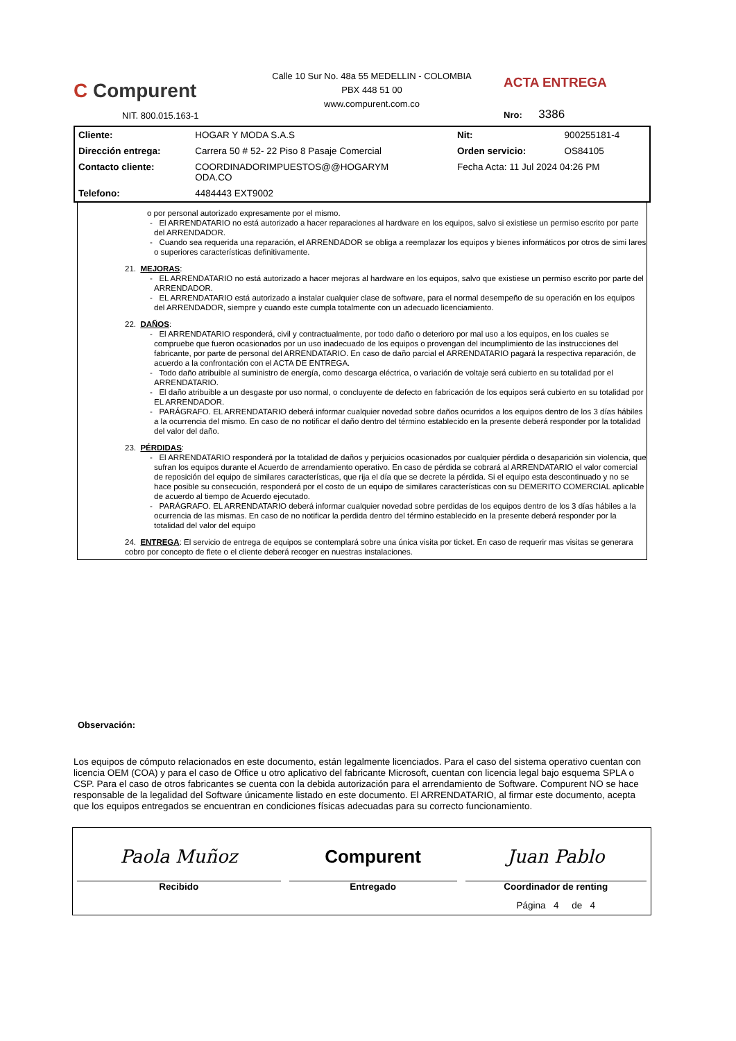C Compurent
NIT. 800.015.163-1
Calle 10 Sur No. 48a 55 MEDELLIN - COLOMBIA
PBX 448 51 00
www.compurent.com.co
ACTA ENTREGA
Nro: 3386
| Cliente: | HOGAR Y MODA S.A.S | Nit: | 900255181-4 |
| Dirección entrega: | Carrera 50 # 52- 22 Piso 8 Pasaje Comercial | Orden servicio: | OS84105 |
| Contacto cliente: | COORDINADORIMPUESTOS@@HOGARYM ODA.CO | Fecha Acta: 11 Jul 2024 04:26 PM | |
| Telefono: | 4484443 EXT9002 | | |
o por personal autorizado expresamente por el mismo.
- El ARRENDATARIO no está autorizado a hacer reparaciones al hardware en los equipos, salvo si existiese un permiso escrito por parte del ARRENDADOR.
- Cuando sea requerida una reparación, el ARRENDADOR se obliga a reemplazar los equipos y bienes informáticos por otros de simi lares o superiores características definitivamente.
21. MEJORAS:
- EL ARRENDATARIO no está autorizado a hacer mejoras al hardware en los equipos, salvo que existiese un permiso escrito por parte del ARRENDADOR.
- EL ARRENDATARIO está autorizado a instalar cualquier clase de software, para el normal desempeño de su operación en los equipos del ARRENDADOR, siempre y cuando este cumpla totalmente con un adecuado licenciamiento.
22. DAÑOS:
- El ARRENDATARIO responderá, civil y contractualmente, por todo daño o deterioro por mal uso a los equipos, en los cuales se compruebe que fueron ocasionados por un uso inadecuado de los equipos o provengan del incumplimiento de las instrucciones del fabricante, por parte de personal del ARRENDATARIO. En caso de daño parcial el ARRENDATARIO pagará la respectiva reparación, de acuerdo a la confrontación con el ACTA DE ENTREGA.
- Todo daño atribuible al suministro de energía, como descarga eléctrica, o variación de voltaje será cubierto en su totalidad por el ARRENDATARIO.
- El daño atribuible a un desgaste por uso normal, o concluyente de defecto en fabricación de los equipos será cubierto en su totalidad por EL ARRENDADOR.
- PARÁGRAFO. EL ARRENDATARIO deberá informar cualquier novedad sobre daños ocurridos a los equipos dentro de los 3 días hábiles a la ocurrencia del mismo. En caso de no notificar el daño dentro del término establecido en la presente deberá responder por la totalidad del valor del daño.
23. PÉRDIDAS:
- El ARRENDATARIO responderá por la totalidad de daños y perjuicios ocasionados por cualquier pérdida o desaparición sin violencia, que sufran los equipos durante el Acuerdo de arrendamiento operativo. En caso de pérdida se cobrará al ARRENDATARIO el valor comercial de reposición del equipo de similares características, que rija el día que se decrete la pérdida. Si el equipo esta descontinuado y no se hace posible su consecución, responderá por el costo de un equipo de similares características con su DEMERITO COMERCIAL aplicable de acuerdo al tiempo de Acuerdo ejecutado.
- PARÁGRAFO. EL ARRENDATARIO deberá informar cualquier novedad sobre perdidas de los equipos dentro de los 3 días hábiles a la ocurrencia de las mismas. En caso de no notificar la perdida dentro del término establecido en la presente deberá responder por la totalidad del valor del equipo
24. ENTREGA: El servicio de entrega de equipos se contemplará sobre una única visita por ticket. En caso de requerir mas visitas se generara cobro por concepto de flete o el cliente deberá recoger en nuestras instalaciones.
Observación:
Los equipos de cómputo relacionados en este documento, están legalmente licenciados. Para el caso del sistema operativo cuentan con licencia OEM (COA) y para el caso de Office u otro aplicativo del fabricante Microsoft, cuentan con licencia legal bajo esquema SPLA o CSP. Para el caso de otros fabricantes se cuenta con la debida autorización para el arrendamiento de Software. Compurent NO se hace responsable de la legalidad del Software únicamente listado en este documento. El ARRENDATARIO, al firmar este documento, acepta que los equipos entregados se encuentran en condiciones físicas adecuadas para su correcto funcionamiento.
| Paola Muñoz Recibido | Compurent Entregado | Juan Pablo Coordinador de renting |
| | | Página 4 de 4 |